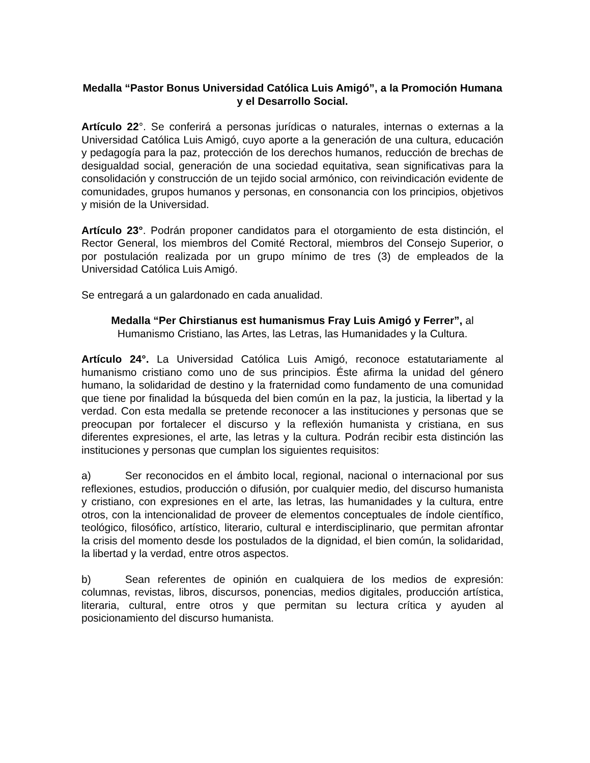Medalla “Pastor Bonus Universidad Católica Luis Amigó”, a la Promoción Humana y el Desarrollo Social.
Artículo 22°. Se conferirá a personas jurídicas o naturales, internas o externas a la Universidad Católica Luis Amigó, cuyo aporte a la generación de una cultura, educación y pedagogía para la paz, protección de los derechos humanos, reducción de brechas de desigualdad social, generación de una sociedad equitativa, sean significativas para la consolidación y construcción de un tejido social armónico, con reivindicación evidente de comunidades, grupos humanos y personas, en consonancia con los principios, objetivos y misión de la Universidad.
Artículo 23°. Podrán proponer candidatos para el otorgamiento de esta distinción, el Rector General, los miembros del Comité Rectoral, miembros del Consejo Superior, o por postulación realizada por un grupo mínimo de tres (3) de empleados de la Universidad Católica Luis Amigó.
Se entregará a un galardonado en cada anualidad.
Medalla “Per Chirstianus est humanismus Fray Luis Amigó y Ferrer”, al Humanismo Cristiano, las Artes, las Letras, las Humanidades y la Cultura.
Artículo 24°. La Universidad Católica Luis Amigó, reconoce estatutariamente al humanismo cristiano como uno de sus principios. Éste afirma la unidad del género humano, la solidaridad de destino y la fraternidad como fundamento de una comunidad que tiene por finalidad la búsqueda del bien común en la paz, la justicia, la libertad y la verdad. Con esta medalla se pretende reconocer a las instituciones y personas que se preocupan por fortalecer el discurso y la reflexión humanista y cristiana, en sus diferentes expresiones, el arte, las letras y la cultura. Podrán recibir esta distinción las instituciones y personas que cumplan los siguientes requisitos:
a) Ser reconocidos en el ámbito local, regional, nacional o internacional por sus reflexiones, estudios, producción o difusión, por cualquier medio, del discurso humanista y cristiano, con expresiones en el arte, las letras, las humanidades y la cultura, entre otros, con la intencionalidad de proveer de elementos conceptuales de índole científico, teológico, filosófico, artístico, literario, cultural e interdisciplinario, que permitan afrontar la crisis del momento desde los postulados de la dignidad, el bien común, la solidaridad, la libertad y la verdad, entre otros aspectos.
b) Sean referentes de opinión en cualquiera de los medios de expresión: columnas, revistas, libros, discursos, ponencias, medios digitales, producción artística, literaria, cultural, entre otros y que permitan su lectura crítica y ayuden al posicionamiento del discurso humanista.